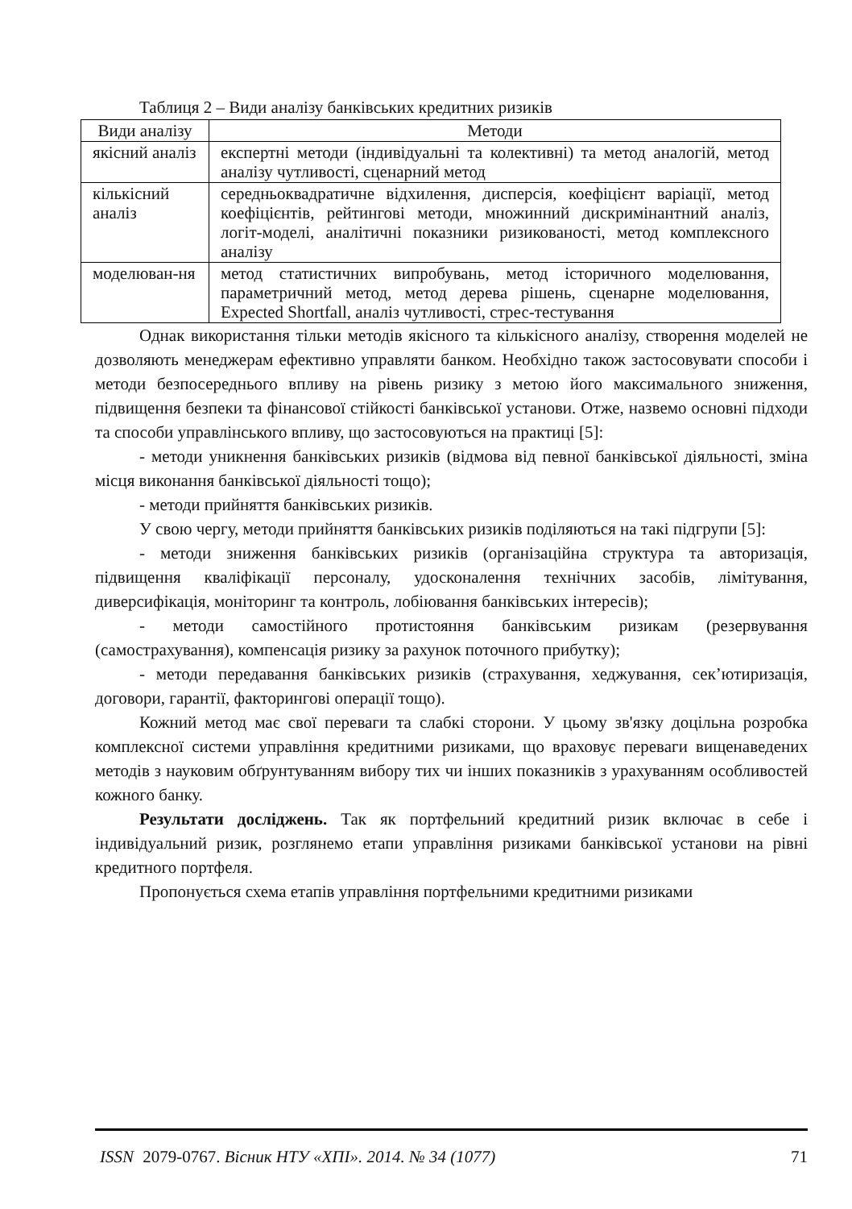Таблиця 2 – Види аналізу банківських кредитних ризиків
| Види аналізу | Методи |
| --- | --- |
| якісний аналіз | експертні методи (індивідуальні та колективні) та метод аналогій, метод аналізу чутливості, сценарний метод |
| кількісний аналіз | середньоквадратичне відхилення, дисперсія, коефіцієнт варіації, метод коефіцієнтів, рейтингові методи, множинний дискримінантний аналіз, логіт-моделі, аналітичні показники ризикованості, метод комплексного аналізу |
| моделюван-ня | метод статистичних випробувань, метод історичного моделювання, параметричний метод, метод дерева рішень, сценарне моделювання, Expected Shortfall, аналіз чутливості, стрес-тестування |
Однак використання тільки методів якісного та кількісного аналізу, створення моделей не дозволяють менеджерам ефективно управляти банком. Необхідно також застосовувати способи і методи безпосереднього впливу на рівень ризику з метою його максимального зниження, підвищення безпеки та фінансової стійкості банківської установи. Отже, назвемо основні підходи та способи управлінського впливу, що застосовуються на практиці [5]:
- методи уникнення банківських ризиків (відмова від певної банківської діяльності, зміна місця виконання банківської діяльності тощо);
- методи прийняття банківських ризиків.
У свою чергу, методи прийняття банківських ризиків поділяються на такі підгрупи [5]:
- методи зниження банківських ризиків (організаційна структура та авторизація, підвищення кваліфікації персоналу, удосконалення технічних засобів, лімітування, диверсифікація, моніторинг та контроль, лобіювання банківських інтересів);
- методи самостійного протистояння банківським ризикам (резервування (самострахування), компенсація ризику за рахунок поточного прибутку);
- методи передавання банківських ризиків (страхування, хеджування, сек’ютиризація, договори, гарантії, факторингові операції тощо).
Кожний метод має свої переваги та слабкі сторони. У цьому зв'язку доцільна розробка комплексної системи управління кредитними ризиками, що враховує переваги вищенаведених методів з науковим обґрунтуванням вибору тих чи інших показників з урахуванням особливостей кожного банку.
Результати досліджень. Так як портфельний кредитний ризик включає в себе і індивідуальний ризик, розглянемо етапи управління ризиками банківської установи на рівні кредитного портфеля.
Пропонується схема етапів управління портфельними кредитними ризиками
ISSN 2079-0767. Вісник НТУ «ХПІ». 2014. № 34 (1077) 71